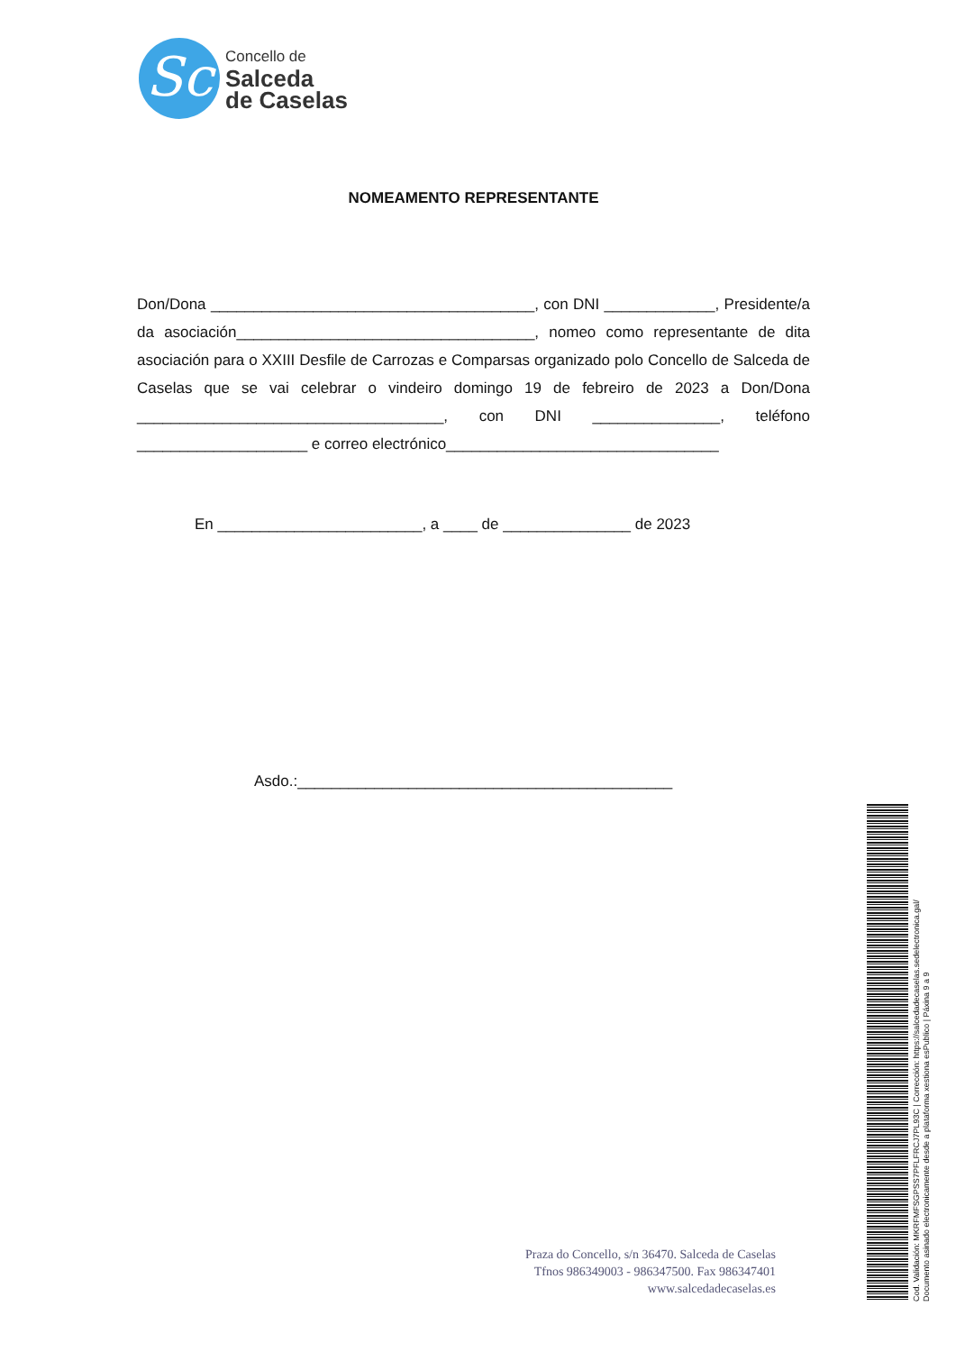Sc
Concello de
Salceda
de Caselas
NOMEAMENTO REPRESENTANTE
Don/Dona ______________________________________, con DNI _____________, Presidente/a da asociación___________________________________, nomeo como representante de dita asociación para o XXIII Desfile de Carrozas e Comparsas organizado polo Concello de Salceda de Caselas que se vai celebrar o vindeiro domingo 19 de febreiro de 2023 a Don/Dona ____________________________________, con DNI _______________, teléfono ____________________ e correo electrónico________________________________
En ________________________, a ____ de _______________ de 2023
Asdo.:____________________________________________
Praza do Concello, s/n 36470. Salceda de Caselas
Tfnos 986349003 - 986347500. Fax 986347401
www.salcedadecaselas.es
Cod. Validación: MKRFMFSGPSS7PFLFRCJ7PL93C | Corrección: https://salcedadecaselas.sedelectronica.gal/
Documento asinado electronicamente desde a plataforma xestiona esPublico | Páxina 9 a 9